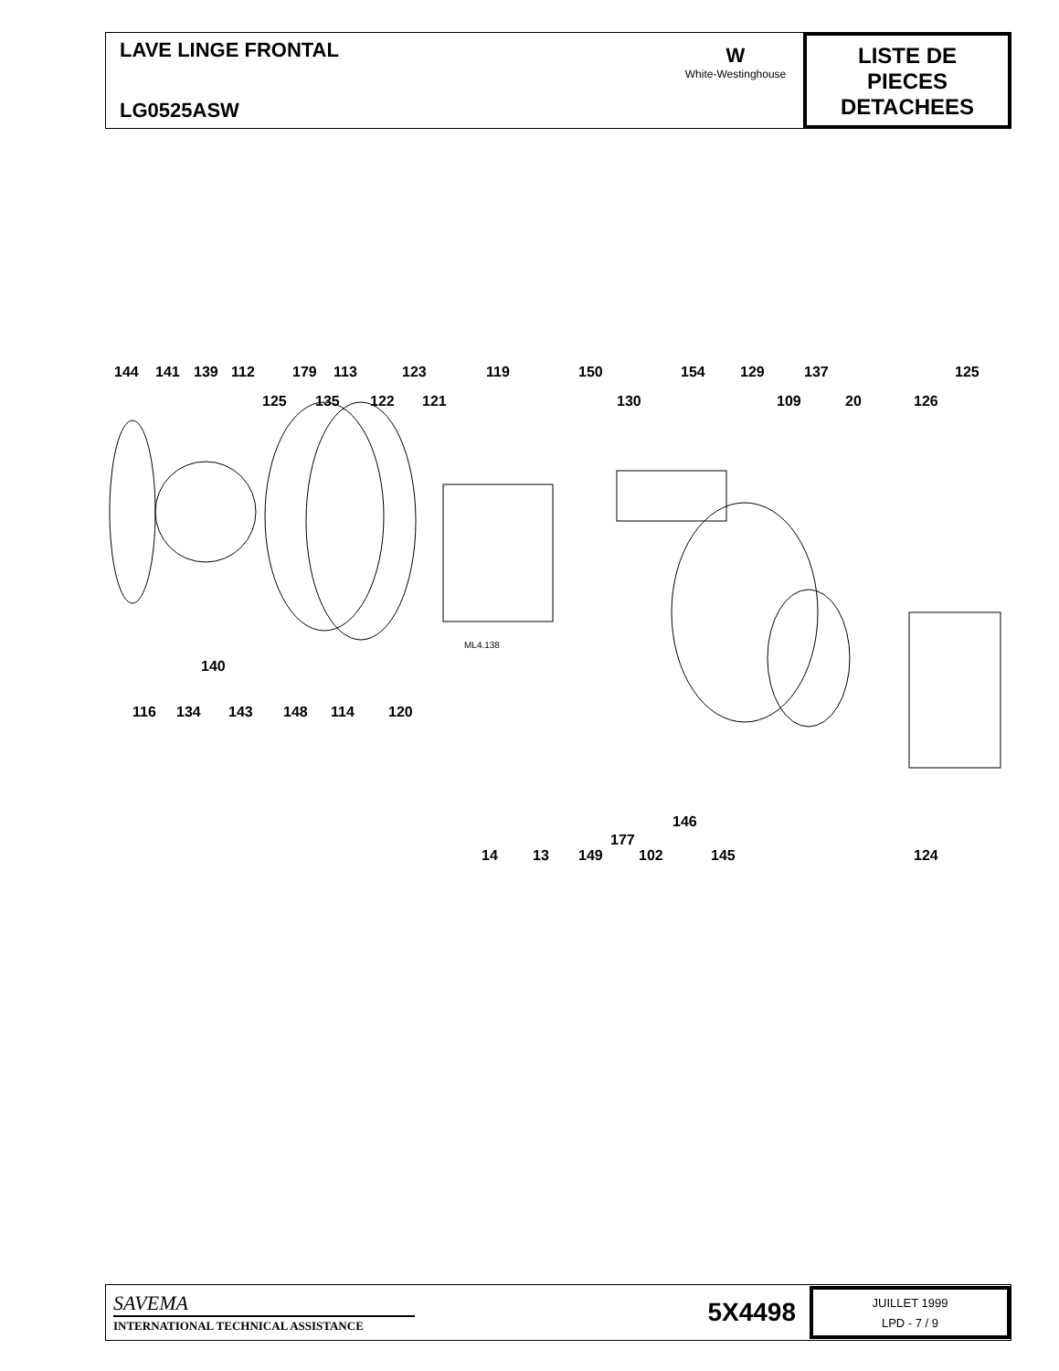LAVE LINGE FRONTAL
LG0525ASW
W
White-Westinghouse
LISTE DE
PIECES
DETACHEES
144 141 139 112 179 113 123 119 150 154 129 137 125
125 135 122 121 130 109 20 126
140
116 134 143 148 114 120
146
177
14 13 149 102 145 124
ML4.138
SAVEMA
INTERNATIONAL TECHNICAL ASSISTANCE
5X4498
JUILLET 1999
LPD - 7 / 9